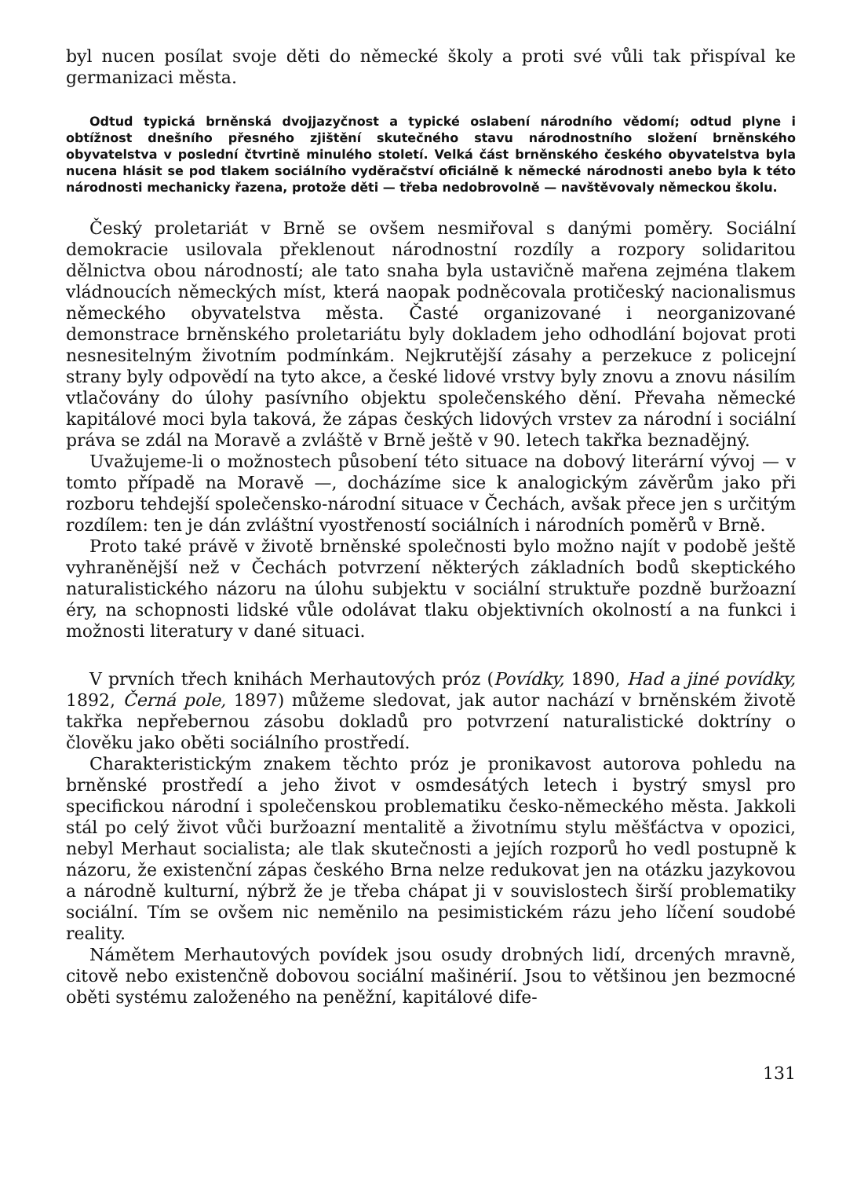byl nucen posílat svoje děti do německé školy a proti své vůli tak přispíval ke germanizaci města.
Odtud typická brněnská dvojjazyčnost a typické oslabení národního vědomí; odtud plyne i obtížnost dnešního přesného zjištění skutečného stavu národnostního složení brněnského obyvatelstva v poslední čtvrtině minulého století. Velká část brněnského českého obyvatelstva byla nucena hlásit se pod tlakem sociálního vyděračství oficiálně k německé národnosti anebo byla k této národnosti mechanicky řazena, protože děti — třeba nedobrovolně — navštěvovaly německou školu.
Český proletariát v Brně se ovšem nesmiřoval s danými poměry. Sociální demokracie usilovala překlenout národnostní rozdíly a rozpory solidaritou dělnictva obou národností; ale tato snaha byla ustavičně mařena zejména tlakem vládnoucích německých míst, která naopak podněcovala protičeský nacionalismus německého obyvatelstva města. Časté organizované i neorganizované demonstrace brněnského proletariátu byly dokladem jeho odhodlání bojovat proti nesnesitelným životním podmínkám. Nejkrutější zásahy a perzekuce z policejní strany byly odpovědí na tyto akce, a české lidové vrstvy byly znovu a znovu násilím vtlačovány do úlohy pasívního objektu společenského dění. Převaha německé kapitálové moci byla taková, že zápas českých lidových vrstev za národní i sociální práva se zdál na Moravě a zvláště v Brně ještě v 90. letech takřka beznadějný.
Uvažujeme-li o možnostech působení této situace na dobový literární vývoj — v tomto případě na Moravě —, docházíme sice k analogickým závěrům jako při rozboru tehdejší společensko-národní situace v Čechách, avšak přece jen s určitým rozdílem: ten je dán zvláštní vyostřeností sociálních i národních poměrů v Brně.
Proto také právě v životě brněnské společnosti bylo možno najít v podobě ještě vyhraněnější než v Čechách potvrzení některých základních bodů skeptického naturalistického názoru na úlohu subjektu v sociální struktuře pozdně buržoazní éry, na schopnosti lidské vůle odolávat tlaku objektivních okolností a na funkci i možnosti literatury v dané situaci.
V prvních třech knihách Merhautových próz (Povídky, 1890, Had a jiné povídky, 1892, Černá pole, 1897) můžeme sledovat, jak autor nachází v brněnském životě takřka nepřebernou zásobu dokladů pro potvrzení naturalistické doktríny o člověku jako oběti sociálního prostředí.
Charakteristickým znakem těchto próz je pronikavost autorova pohledu na brněnské prostředí a jeho život v osmdesátých letech i bystrý smysl pro specifickou národní i společenskou problematiku česko-německého města. Jakkoli stál po celý život vůči buržoazní mentalitě a životnímu stylu měšťáctva v opozici, nebyl Merhaut socialista; ale tlak skutečnosti a jejích rozporů ho vedl postupně k názoru, že existenční zápas českého Brna nelze redukovat jen na otázku jazykovou a národně kulturní, nýbrž že je třeba chápat ji v souvislostech širší problematiky sociální. Tím se ovšem nic neměnilo na pesimistickém rázu jeho líčení soudobé reality.
Námětem Merhautových povídek jsou osudy drobných lidí, drcených mravně, citově nebo existenčně dobovou sociální mašinérií. Jsou to většinou jen bezmocné oběti systému založeného na peněžní, kapitálové dife-
131